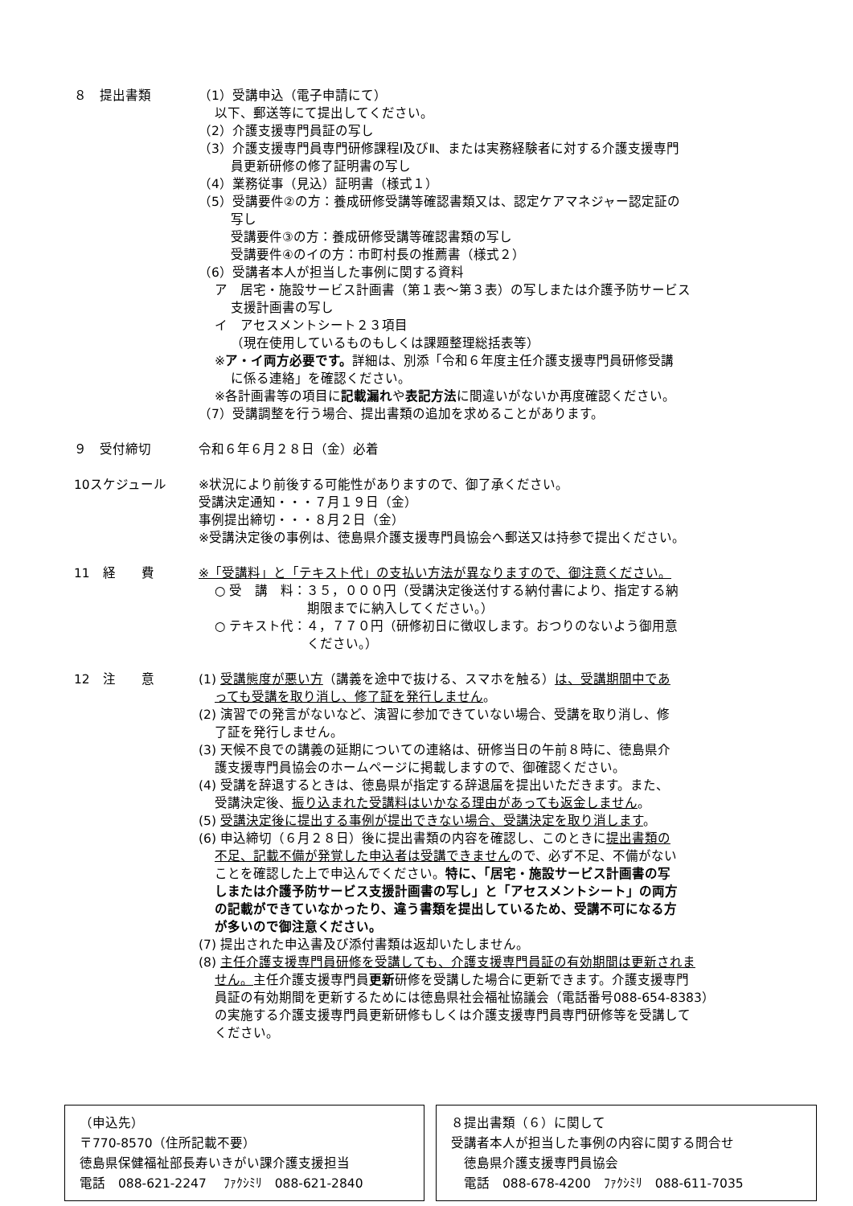８　提出書類 （1）受講申込（電子申請にて）
以下、郵送等にて提出してください。
（2）介護支援専門員証の写し
（3）介護支援専門員専門研修課程Ⅰ及びⅡ、または実務経験者に対する介護支援専門
員更新研修の修了証明書の写し
（4）業務従事（見込）証明書（様式１）
（5）受講要件②の方：養成研修受講等確認書類又は、認定ケアマネジャー認定証の
写し
受講要件③の方：養成研修受講等確認書類の写し
受講要件④のイの方：市町村長の推薦書（様式２）
（6）受講者本人が担当した事例に関する資料
ア　居宅・施設サービス計画書（第１表～第３表）の写しまたは介護予防サービス
支援計画書の写し
イ　アセスメントシート２３項目
（現在使用しているものもしくは課題整理総括表等）
※ア・イ両方必要です。詳細は、別添「令和６年度主任介護支援専門員研修受講
に係る連絡」を確認ください。
※各計画書等の項目に記載漏れや表記方法に間違いがないか再度確認ください。
（7）受講調整を行う場合、提出書類の追加を求めることがあります。
９　受付締切 令和６年６月２８日（金）必着
10スケジュール ※状況により前後する可能性がありますので、御了承ください。
受講決定通知・・・７月１９日（金）
事例提出締切・・・８月２日（金）
※受講決定後の事例は、徳島県介護支援専門員協会へ郵送又は持参で提出ください。
11　経　　費 ※「受講料」と「テキスト代」の支払い方法が異なりますので、御注意ください。
○ 受　講　料：３５，０００円（受講決定後送付する納付書により、指定する納
期限までに納入してください。）
○ テキスト代：４，７７０円（研修初日に徴収します。おつりのないよう御用意
ください。）
12　注　　意 (1) 受講態度が悪い方（講義を途中で抜ける、スマホを触る）は、受講期間中であ
っても受講を取り消し、修了証を発行しません。
(2) 演習での発言がないなど、演習に参加できていない場合、受講を取り消し、修
了証を発行しません。
(3) 天候不良での講義の延期についての連絡は、研修当日の午前８時に、徳島県介
護支援専門員協会のホームページに掲載しますので、御確認ください。
(4) 受講を辞退するときは、徳島県が指定する辞退届を提出いただきます。また、
受講決定後、振り込まれた受講料はいかなる理由があっても返金しません。
(5) 受講決定後に提出する事例が提出できない場合、受講決定を取り消します。
(6) 申込締切（６月２８日）後に提出書類の内容を確認し、このときに提出書類の
不足、記載不備が発覚した申込者は受講できませんので、必ず不足、不備がない
ことを確認した上で申込んでください。特に、「居宅・施設サービス計画書の写
しまたは介護予防サービス支援計画書の写し」と「アセスメントシート」の両方
の記載ができていなかったり、違う書類を提出しているため、受講不可になる方
が多いので御注意ください。
(7) 提出された申込書及び添付書類は返却いたしません。
(8) 主任介護支援専門員研修を受講しても、介護支援専門員証の有効期間は更新されま
せん。主任介護支援専門員更新研修を受講した場合に更新できます。介護支援専門
員証の有効期間を更新するためには徳島県社会福祉協議会（電話番号088-654-8383）
の実施する介護支援専門員更新研修もしくは介護支援専門員専門研修等を受講して
ください。
（申込先）
〒770-8570（住所記載不要）
徳島県保健福祉部長寿いきがい課介護支援担当
電話　088-621-2247　 ﾌｧｸｼﾐﾘ　088-621-2840
８提出書類（６）に関して
受講者本人が担当した事例の内容に関する問合せ
　徳島県介護支援専門員協会
　電話　088-678-4200　ﾌｧｸｼﾐﾘ　088-611-7035